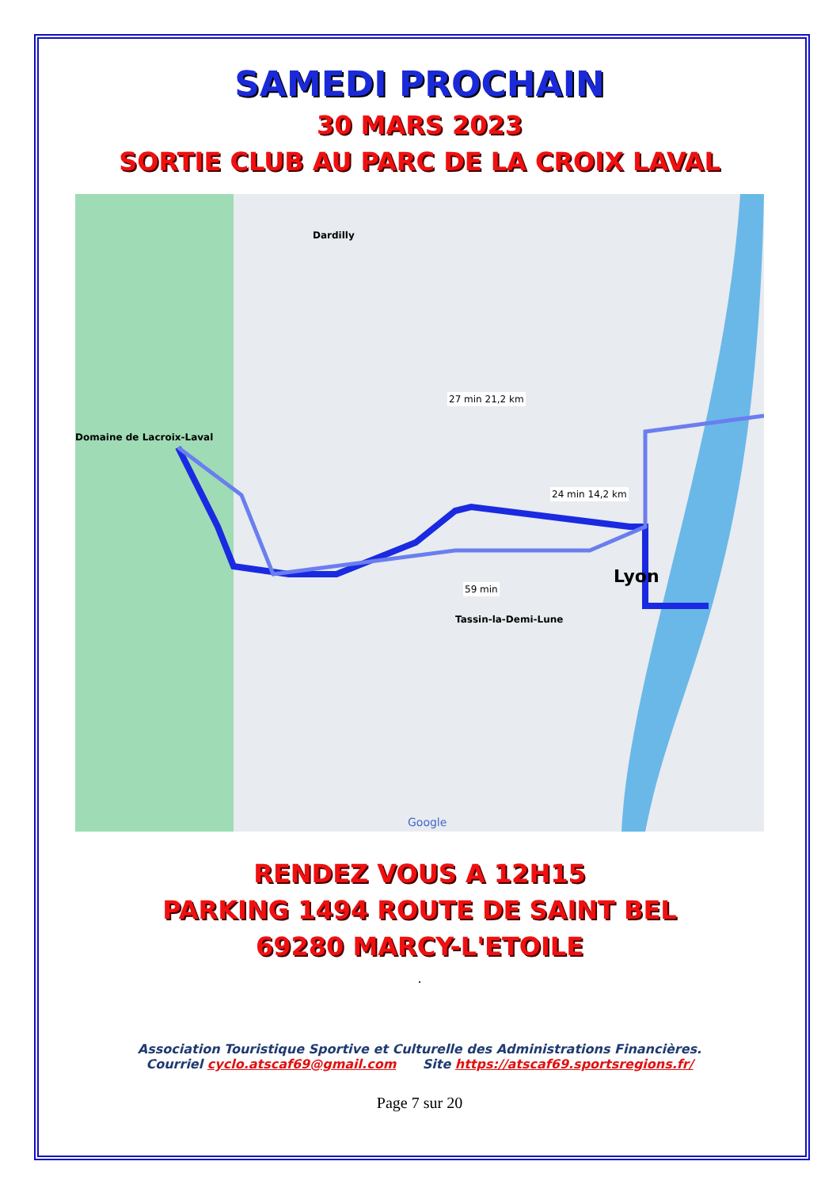SAMEDI PROCHAIN
30 MARS 2023
SORTIE CLUB AU PARC DE LA CROIX LAVAL
Domaine de Lacroix-Laval
Dardilly
Tassin-la-Demi-Lune
Lyon
24 min 14,2 km
27 min 21,2 km
59 min
Google
RENDEZ VOUS A 12H15
PARKING 1494 ROUTE DE SAINT BEL
69280 MARCY-L'ETOILE
.
Association Touristique Sportive et Culturelle des Administrations Financières.
Courriel cyclo.atscaf69@gmail.com Site https://atscaf69.sportsregions.fr/
Page 7 sur 20